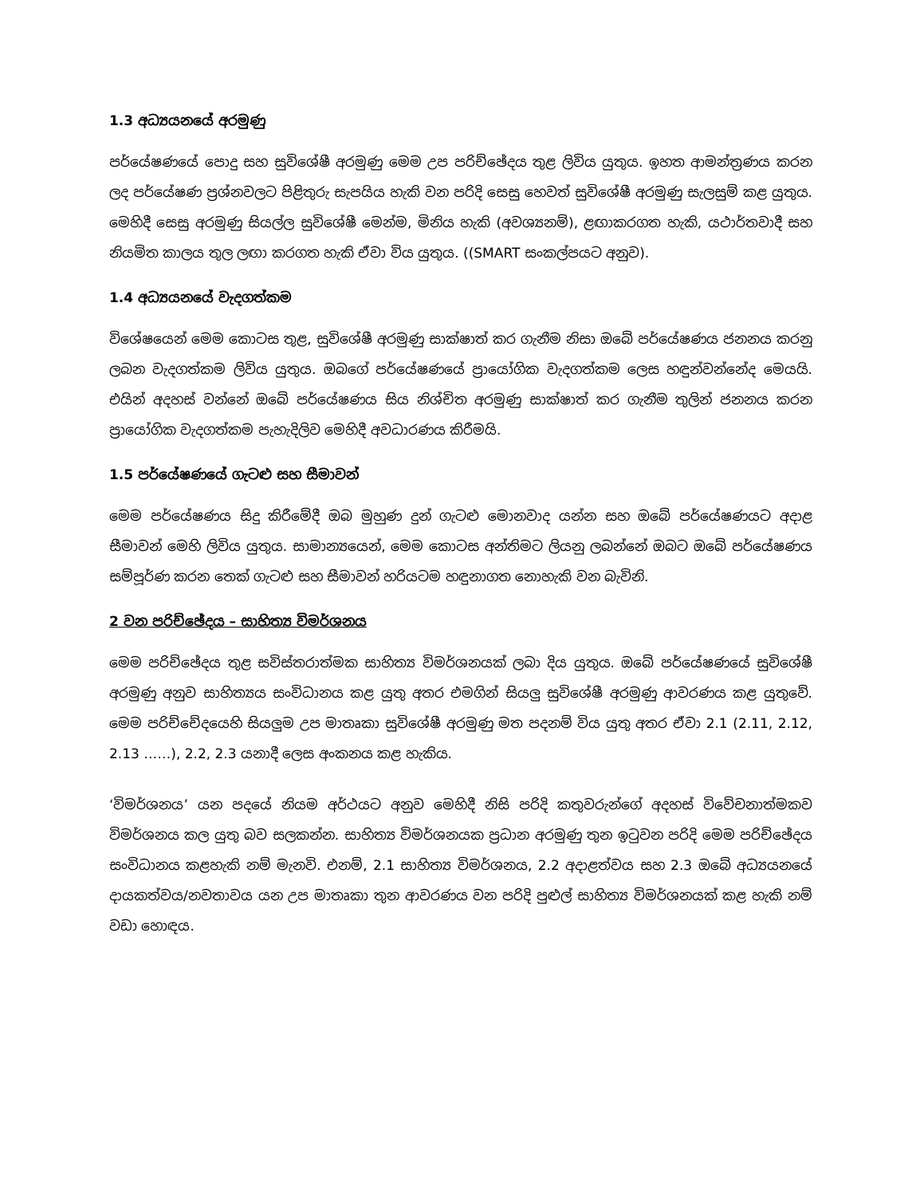1.3 අධ්‍යයනයේ අරමුණු
පර්යේෂණයේ පොදු සහ සුවිශේෂී අරමුණු මෙම උප පරිච්ඡේදය තුළ ලිවිය යුතුය. ඉහත ආමන්ත්‍රණය කරන ලද පර්යේෂණ ප්‍රශ්නවලට පිළිතුරු සැපයිය හැකි වන පරිදි සෙසු හෙවත් සුවිශේෂී අරමුණු සැලසුම් කළ යුතුය. මෙහිදී සෙසු අරමුණු සියල්ල සුවිශේෂී මෙන්ම, මිනිය හැකි (අවශ්‍යනම්), ළඟාකරගත හැකි, යථාර්තවාදී සහ නියමිත කාලය තුල ලඟා කරගත හැකි ඒවා විය යුතුය. ((SMART සංකල්පයට අනුව).
1.4 අධ්‍යයනයේ වැදගත්කම
විශේෂයෙන් මෙම කොටස තුළ, සුවිශේෂී අරමුණු සාක්ෂාත් කර ගැනීම නිසා ඔබේ පර්යේෂණය ජනනය කරනු ලබන වැදගත්කම ලිවිය යුතුය. ඔබගේ පර්යේෂණයේ ප්‍රායෝගික වැදගත්කම ලෙස හඳුන්වන්නේද මෙයයි. එයින් අදහස් වන්නේ ඔබේ පර්යේෂණය සිය නිශ්චිත අරමුණු සාක්ෂාත් කර ගැනීම තුලින් ජනනය කරන ප්‍රායෝගික වැදගත්කම පැහැදිලිව මෙහිදී අවධාරණය කිරීමයි.
1.5 පර්යේෂණයේ ගැටළු සහ සීමාවන්
මෙම පර්යේෂණය සිදු කිරීමේදී ඔබ මුහුණ දුන් ගැටළු මොනවාද යන්න සහ ඔබේ පර්යේෂණයට අදාළ සීමාවන් මෙහි ලිවිය යුතුය. සාමාන්‍යයෙන්, මෙම කොටස අන්තිමට ලියනු ලබන්නේ ඔබට ඔබේ පර්යේෂණය සම්පූර්ණ කරන තෙක් ගැටළු සහ සීමාවන් හරියටම හඳුනාගත නොහැකි වන බැවිනි.
2 වන පරිච්ඡේදය – සාහිත්‍ය විමර්ශනය
මෙම පරිච්ඡේදය තුළ සවිස්තරාත්මක සාහිත්‍ය විමර්ශනයක් ලබා දිය යුතුය. ඔබේ පර්යේෂණයේ සුවිශේෂී අරමුණු අනුව සාහිත්‍යය සංවිධානය කළ යුතු අතර එමගින් සියලු සුවිශේෂී අරමුණු ආවරණය කළ යුතුවේ. මෙම පරිච්චේදයෙහි සියලුම උප මාතෘකා සුවිශේෂී අරමුණු මත පදනම් විය යුතු අතර ඒවා 2.1 (2.11, 2.12, 2.13 ……), 2.2, 2.3 යනාදී ලෙස අංකනය කළ හැකිය.
‘විමර්ශනය’ යන පදයේ නියම අර්ථයට අනුව මෙහිදී නිසි පරිදි කතුවරුන්ගේ අදහස් විවේචනාත්මකව විමර්ශනය කල යුතු බව සලකන්න. සාහිත්‍ය විමර්ශනයක ප්‍රධාන අරමුණු තුන ඉටුවන පරිදි මෙම පරිච්ඡේදය සංවිධානය කළහැකි නම් මැනවි. එනම්, 2.1 සාහිත්‍ය විමර්ශනය, 2.2 අදාළත්වය සහ 2.3 ඔබේ අධ්‍යයනයේ දායකත්වය/නවතාවය යන උප මාතෘකා තුන ආවරණය වන පරිදි පුළුල් සාහිත්‍ය විමර්ශනයක් කළ හැකි නම් වඩා හොඳය.